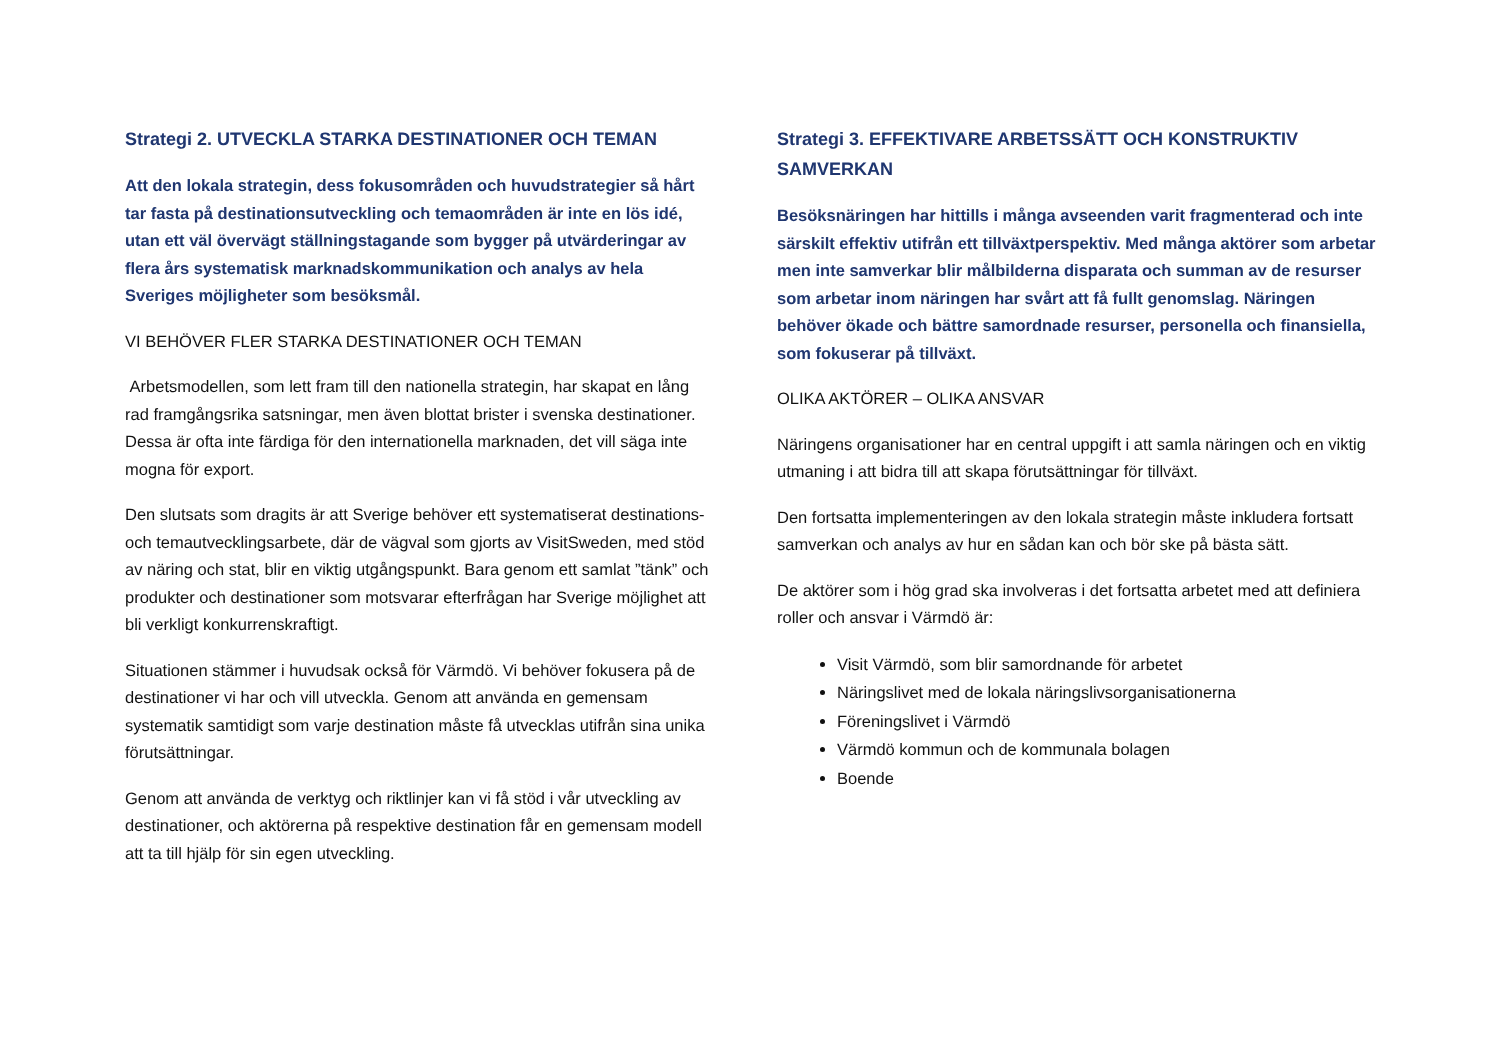Strategi 2. UTVECKLA STARKA DESTINATIONER OCH TEMAN
Att den lokala strategin, dess fokusområden och huvudstrategier så hårt tar fasta på destinationsutveckling och temaområden är inte en lös idé, utan ett väl övervägt ställningstagande som bygger på utvärderingar av flera års systematisk marknadskommunikation och analys av hela Sveriges möjligheter som besöksmål.
VI BEHÖVER FLER STARKA DESTINATIONER OCH TEMAN
Arbetsmodellen, som lett fram till den nationella strategin, har skapat en lång rad framgångsrika satsningar, men även blottat brister i svenska destinationer. Dessa är ofta inte färdiga för den internationella marknaden, det vill säga inte mogna för export.
Den slutsats som dragits är att Sverige behöver ett systematiserat destinations- och temautvecklingsarbete, där de vägval som gjorts av VisitSweden, med stöd av näring och stat, blir en viktig utgångspunkt. Bara genom ett samlat ”tänk” och produkter och destinationer som motsvarar efterfrågan har Sverige möjlighet att bli verkligt konkurrenskraftigt.
Situationen stämmer i huvudsak också för Värmdö. Vi behöver fokusera på de destinationer vi har och vill utveckla. Genom att använda en gemensam systematik samtidigt som varje destination måste få utvecklas utifrån sina unika förutsättningar.
Genom att använda de verktyg och riktlinjer kan vi få stöd i vår utveckling av destinationer, och aktörerna på respektive destination får en gemensam modell att ta till hjälp för sin egen utveckling.
Strategi 3. EFFEKTIVARE ARBETSSÄTT OCH KONSTRUKTIV SAMVERKAN
Besöksnäringen har hittills i många avseenden varit fragmenterad och inte särskilt effektiv utifrån ett tillväxtperspektiv. Med många aktörer som arbetar men inte samverkar blir målbilderna disparata och summan av de resurser som arbetar inom näringen har svårt att få fullt genomslag. Näringen behöver ökade och bättre samordnade resurser, personella och finansiella, som fokuserar på tillväxt.
OLIKA AKTÖRER – OLIKA ANSVAR
Näringens organisationer har en central uppgift i att samla näringen och en viktig utmaning i att bidra till att skapa förutsättningar för tillväxt.
Den fortsatta implementeringen av den lokala strategin måste inkludera fortsatt samverkan och analys av hur en sådan kan och bör ske på bästa sätt.
De aktörer som i hög grad ska involveras i det fortsatta arbetet med att definiera roller och ansvar i Värmdö är:
Visit Värmdö, som blir samordnande för arbetet
Näringslivet med de lokala näringslivsorganisationerna
Föreningslivet i Värmdö
Värmdö kommun och de kommunala bolagen
Boende